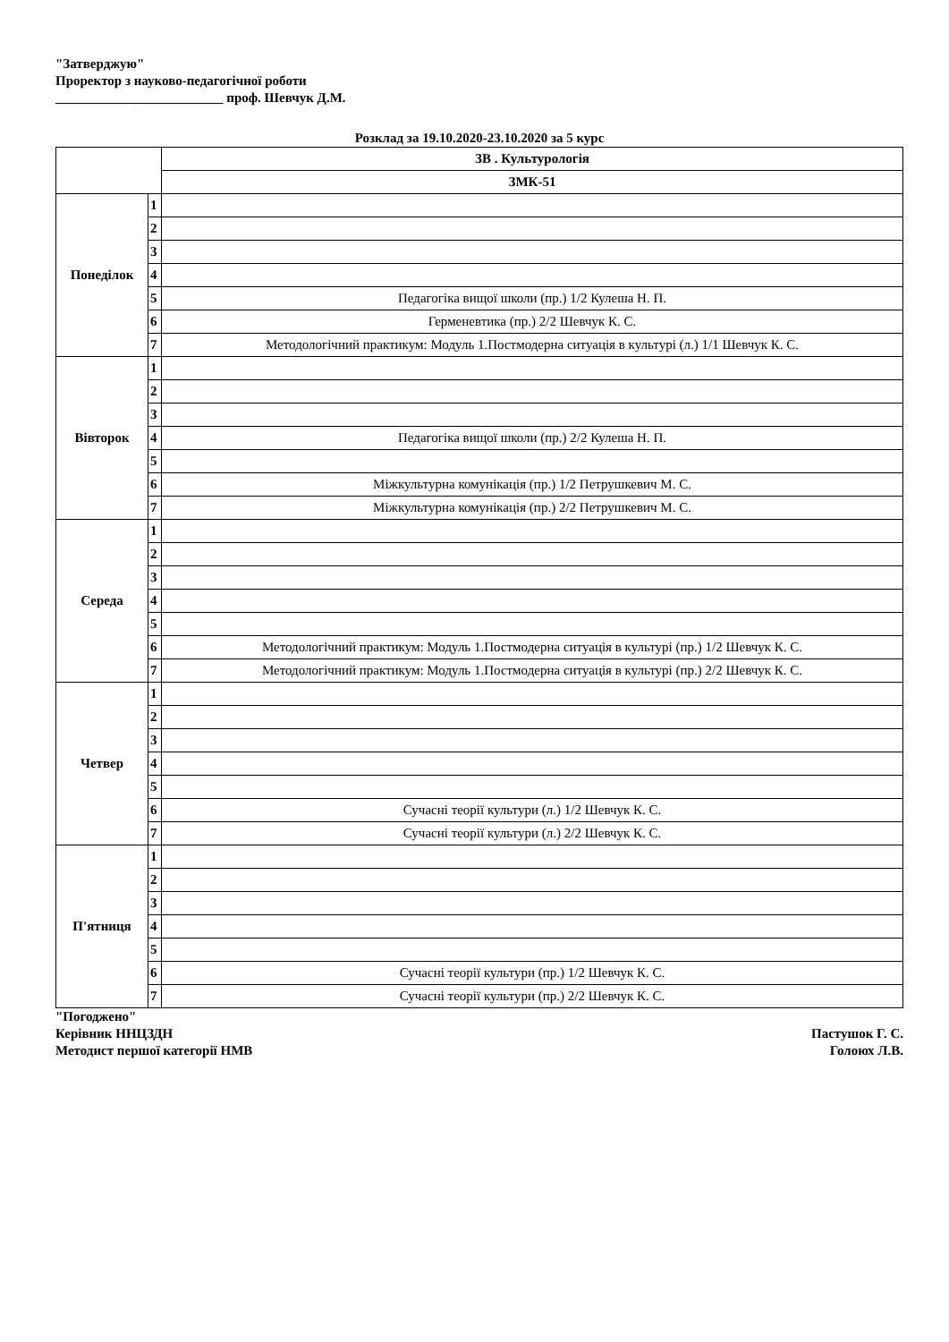"Затверджую"
Проректор з науково-педагогічної роботи
_________________________ проф. Шевчук Д.М.
Розклад за 19.10.2020-23.10.2020 за 5 курс
| | | ЗВ . Культурологія |
| --- | --- | --- |
| | | ЗМК-51 |
| Понеділок | 1 | |
| | 2 | |
| | 3 | |
| | 4 | |
| | 5 | Педагогіка вищої школи (пр.) 1/2 Кулеша Н. П. |
| | 6 | Герменевтика (пр.) 2/2 Шевчук К. С. |
| | 7 | Методологічний практикум: Модуль 1.Постмодерна ситуація в культурі (л.) 1/1 Шевчук К. С. |
| Вівторок | 1 | |
| | 2 | |
| | 3 | |
| | 4 | Педагогіка вищої школи (пр.) 2/2 Кулеша Н. П. |
| | 5 | |
| | 6 | Міжкультурна комунікація (пр.) 1/2 Петрушкевич М. С. |
| | 7 | Міжкультурна комунікація (пр.) 2/2 Петрушкевич М. С. |
| Середа | 1 | |
| | 2 | |
| | 3 | |
| | 4 | |
| | 5 | |
| | 6 | Методологічний практикум: Модуль 1.Постмодерна ситуація в культурі (пр.) 1/2 Шевчук К. С. |
| | 7 | Методологічний практикум: Модуль 1.Постмодерна ситуація в культурі (пр.) 2/2 Шевчук К. С. |
| Четвер | 1 | |
| | 2 | |
| | 3 | |
| | 4 | |
| | 5 | |
| | 6 | Сучасні теорії культури (л.) 1/2 Шевчук К. С. |
| | 7 | Сучасні теорії культури (л.) 2/2 Шевчук К. С. |
| П'ятниця | 1 | |
| | 2 | |
| | 3 | |
| | 4 | |
| | 5 | |
| | 6 | Сучасні теорії культури (пр.) 1/2 Шевчук К. С. |
| | 7 | Сучасні теорії культури (пр.) 2/2 Шевчук К. С. |
"Погоджено"
Керівник ННЦЗДН Пастушок Г. С.
Методист першої категорії НМВ Голоюх Л.В.